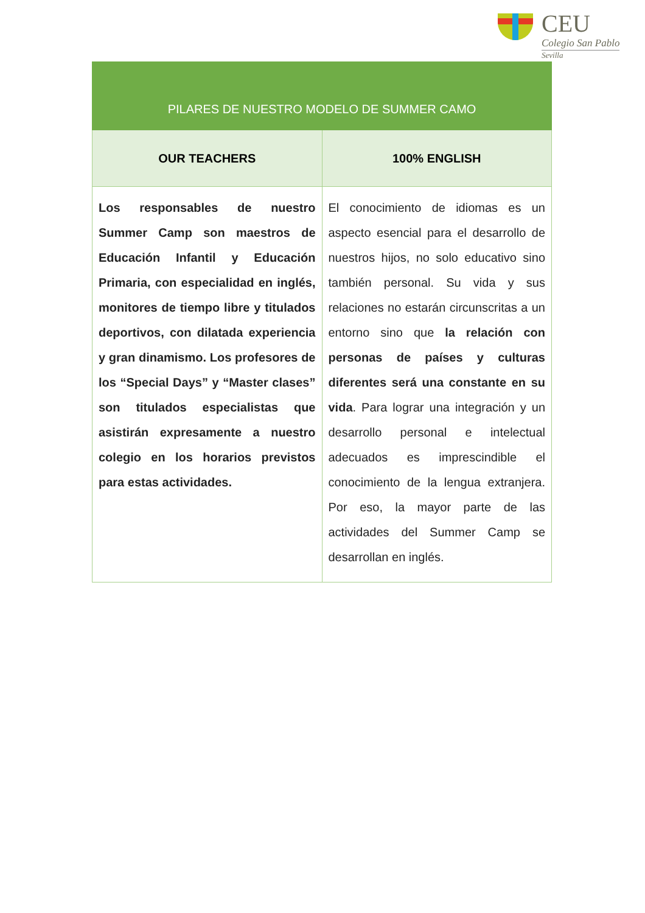CEU
Colegio San Pablo
Sevilla
| PILARES DE NUESTRO MODELO DE SUMMER CAMO | |
| --- | --- |
| OUR TEACHERS | 100% ENGLISH |
| Los responsables de nuestro Summer Camp son maestros de Educación Infantil y Educación Primaria, con especialidad en inglés, monitores de tiempo libre y titulados deportivos, con dilatada experiencia y gran dinamismo. Los profesores de los “Special Days” y “Master clases” son titulados especialistas que asistirán expresamente a nuestro colegio en los horarios previstos para estas actividades. | El conocimiento de idiomas es un aspecto esencial para el desarrollo de nuestros hijos, no solo educativo sino también personal. Su vida y sus relaciones no estarán circunscritas a un entorno sino que la relación con personas de países y culturas diferentes será una constante en su vida . Para lograr una integración y un desarrollo personal e intelectual adecuados es imprescindible el conocimiento de la lengua extranjera. Por eso, la mayor parte de las actividades del Summer Camp se desarrollan en inglés. |